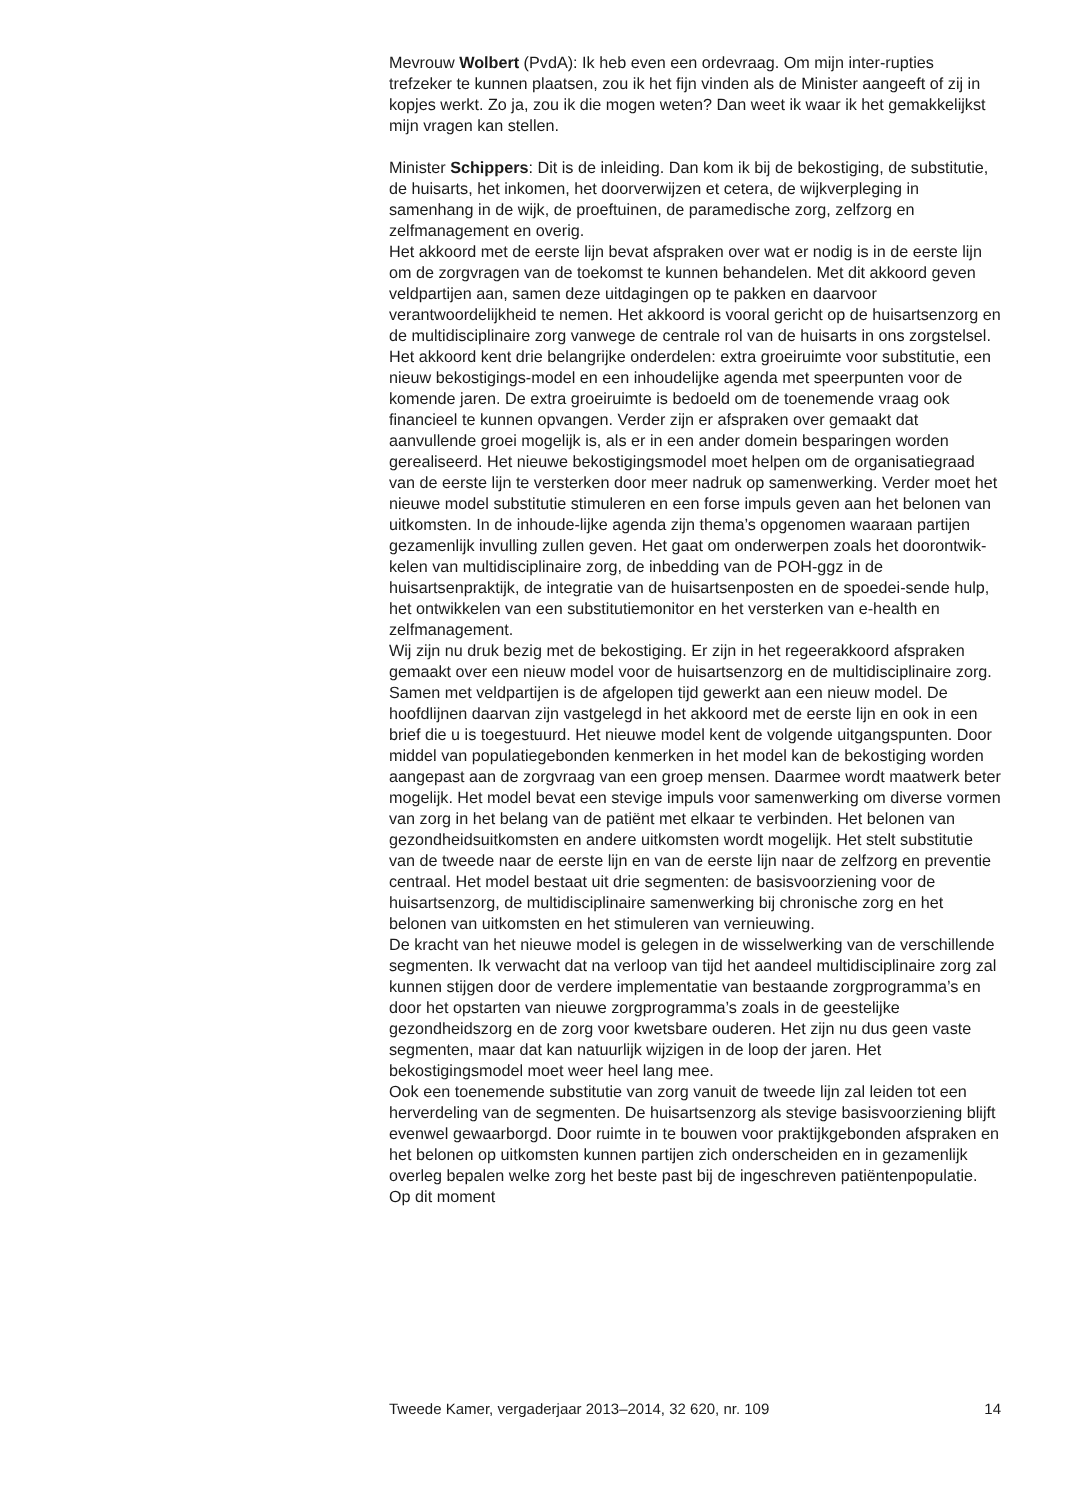Mevrouw Wolbert (PvdA): Ik heb even een ordevraag. Om mijn inter-rupties trefzeker te kunnen plaatsen, zou ik het fijn vinden als de Minister aangeeft of zij in kopjes werkt. Zo ja, zou ik die mogen weten? Dan weet ik waar ik het gemakkelijkst mijn vragen kan stellen.
Minister Schippers: Dit is de inleiding. Dan kom ik bij de bekostiging, de substitutie, de huisarts, het inkomen, het doorverwijzen et cetera, de wijkverpleging in samenhang in de wijk, de proeftuinen, de paramedische zorg, zelfzorg en zelfmanagement en overig.
Het akkoord met de eerste lijn bevat afspraken over wat er nodig is in de eerste lijn om de zorgvragen van de toekomst te kunnen behandelen. Met dit akkoord geven veldpartijen aan, samen deze uitdagingen op te pakken en daarvoor verantwoordelijkheid te nemen. Het akkoord is vooral gericht op de huisartsenzorg en de multidisciplinaire zorg vanwege de centrale rol van de huisarts in ons zorgstelsel. Het akkoord kent drie belangrijke onderdelen: extra groeiruimte voor substitutie, een nieuw bekostigings-model en een inhoudelijke agenda met speerpunten voor de komende jaren. De extra groeiruimte is bedoeld om de toenemende vraag ook financieel te kunnen opvangen. Verder zijn er afspraken over gemaakt dat aanvullende groei mogelijk is, als er in een ander domein besparingen worden gerealiseerd. Het nieuwe bekostigingsmodel moet helpen om de organisatiegraad van de eerste lijn te versterken door meer nadruk op samenwerking. Verder moet het nieuwe model substitutie stimuleren en een forse impuls geven aan het belonen van uitkomsten. In de inhoude-lijke agenda zijn thema’s opgenomen waaraan partijen gezamenlijk invulling zullen geven. Het gaat om onderwerpen zoals het doorontwik-kelen van multidisciplinaire zorg, de inbedding van de POH-ggz in de huisartsenpraktijk, de integratie van de huisartsenposten en de spoedei-sende hulp, het ontwikkelen van een substitutiemonitor en het versterken van e-health en zelfmanagement.
Wij zijn nu druk bezig met de bekostiging. Er zijn in het regeerakkoord afspraken gemaakt over een nieuw model voor de huisartsenzorg en de multidisciplinaire zorg. Samen met veldpartijen is de afgelopen tijd gewerkt aan een nieuw model. De hoofdlijnen daarvan zijn vastgelegd in het akkoord met de eerste lijn en ook in een brief die u is toegestuurd. Het nieuwe model kent de volgende uitgangspunten. Door middel van populatiegebonden kenmerken in het model kan de bekostiging worden aangepast aan de zorgvraag van een groep mensen. Daarmee wordt maatwerk beter mogelijk. Het model bevat een stevige impuls voor samenwerking om diverse vormen van zorg in het belang van de patiënt met elkaar te verbinden. Het belonen van gezondheidsuitkomsten en andere uitkomsten wordt mogelijk. Het stelt substitutie van de tweede naar de eerste lijn en van de eerste lijn naar de zelfzorg en preventie centraal. Het model bestaat uit drie segmenten: de basisvoorziening voor de huisartsenzorg, de multidisciplinaire samenwerking bij chronische zorg en het belonen van uitkomsten en het stimuleren van vernieuwing.
De kracht van het nieuwe model is gelegen in de wisselwerking van de verschillende segmenten. Ik verwacht dat na verloop van tijd het aandeel multidisciplinaire zorg zal kunnen stijgen door de verdere implementatie van bestaande zorgprogramma’s en door het opstarten van nieuwe zorgprogramma’s zoals in de geestelijke gezondheidszorg en de zorg voor kwetsbare ouderen. Het zijn nu dus geen vaste segmenten, maar dat kan natuurlijk wijzigen in de loop der jaren. Het bekostigingsmodel moet weer heel lang mee.
Ook een toenemende substitutie van zorg vanuit de tweede lijn zal leiden tot een herverdeling van de segmenten. De huisartsenzorg als stevige basisvoorziening blijft evenwel gewaarborgd. Door ruimte in te bouwen voor praktijkgebonden afspraken en het belonen op uitkomsten kunnen partijen zich onderscheiden en in gezamenlijk overleg bepalen welke zorg het beste past bij de ingeschreven patiëntenpopulatie. Op dit moment
Tweede Kamer, vergaderjaar 2013–2014, 32 620, nr. 109 14